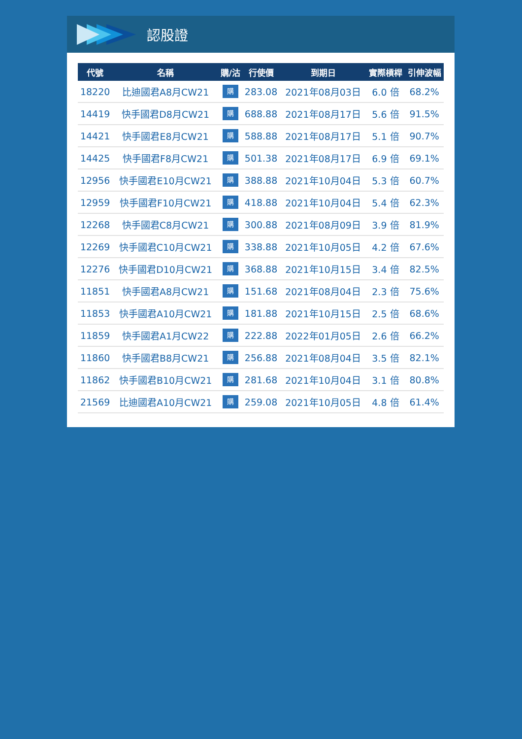認股證
| 代號 | 名稱 | 購/沽 | 行使價 | 到期日 | 實際槓桿 | 引伸波幅 |
| --- | --- | --- | --- | --- | --- | --- |
| 18220 | 比迪國君A8月CW21 | 購 | 283.08 | 2021年08月03日 | 6.0 倍 | 68.2% |
| 14419 | 快手國君D8月CW21 | 購 | 688.88 | 2021年08月17日 | 5.6 倍 | 91.5% |
| 14421 | 快手國君E8月CW21 | 購 | 588.88 | 2021年08月17日 | 5.1 倍 | 90.7% |
| 14425 | 快手國君F8月CW21 | 購 | 501.38 | 2021年08月17日 | 6.9 倍 | 69.1% |
| 12956 | 快手國君E10月CW21 | 購 | 388.88 | 2021年10月04日 | 5.3 倍 | 60.7% |
| 12959 | 快手國君F10月CW21 | 購 | 418.88 | 2021年10月04日 | 5.4 倍 | 62.3% |
| 12268 | 快手國君C8月CW21 | 購 | 300.88 | 2021年08月09日 | 3.9 倍 | 81.9% |
| 12269 | 快手國君C10月CW21 | 購 | 338.88 | 2021年10月05日 | 4.2 倍 | 67.6% |
| 12276 | 快手國君D10月CW21 | 購 | 368.88 | 2021年10月15日 | 3.4 倍 | 82.5% |
| 11851 | 快手國君A8月CW21 | 購 | 151.68 | 2021年08月04日 | 2.3 倍 | 75.6% |
| 11853 | 快手國君A10月CW21 | 購 | 181.88 | 2021年10月15日 | 2.5 倍 | 68.6% |
| 11859 | 快手國君A1月CW22 | 購 | 222.88 | 2022年01月05日 | 2.6 倍 | 66.2% |
| 11860 | 快手國君B8月CW21 | 購 | 256.88 | 2021年08月04日 | 3.5 倍 | 82.1% |
| 11862 | 快手國君B10月CW21 | 購 | 281.68 | 2021年10月04日 | 3.1 倍 | 80.8% |
| 21569 | 比迪國君A10月CW21 | 購 | 259.08 | 2021年10月05日 | 4.8 倍 | 61.4% |